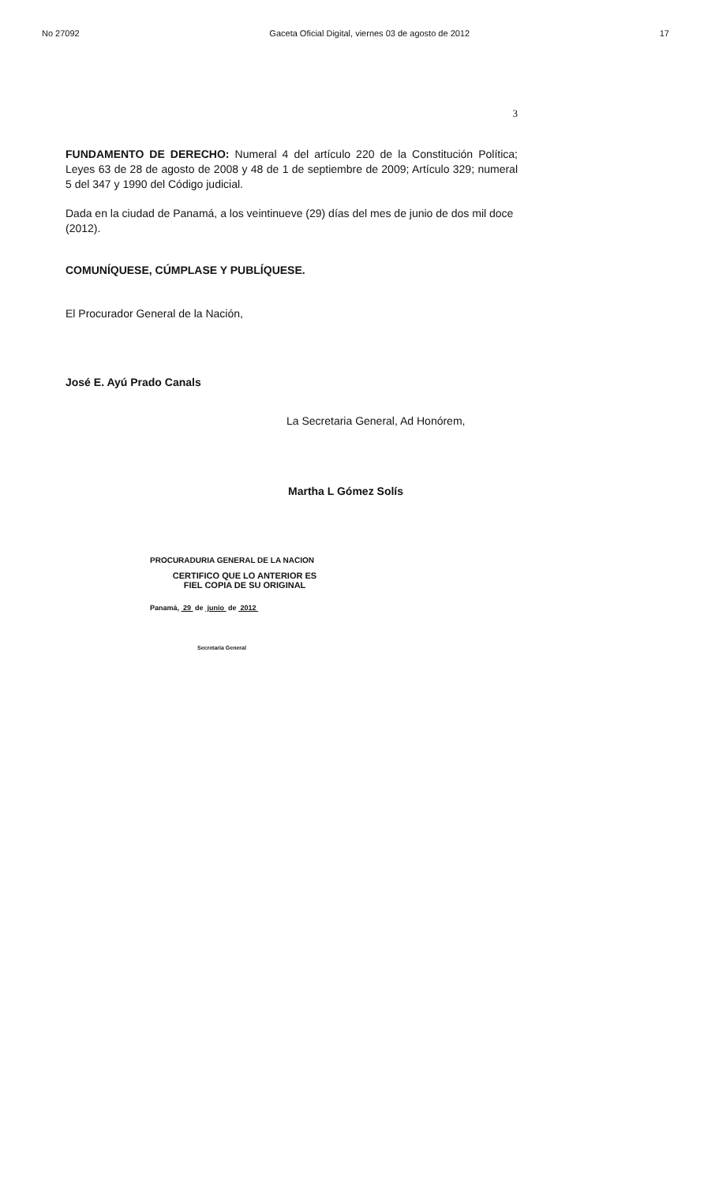No 27092 Gaceta Oficial Digital, viernes 03 de agosto de 2012 17
3
FUNDAMENTO DE DERECHO: Numeral 4 del artículo 220 de la Constitución Política; Leyes 63 de 28 de agosto de 2008 y 48 de 1 de septiembre de 2009; Artículo 329; numeral 5 del 347 y 1990 del Código judicial.
Dada en la ciudad de Panamá, a los veintinueve (29) días del mes de junio de dos mil doce (2012).
COMUNÍQUESE, CÚMPLASE Y PUBLÍQUESE.
El Procurador General de la Nación,
José E. Ayú Prado Canals
La Secretaria General, Ad Honórem,
Martha L Gómez Solís
PROCURADURIA GENERAL DE LA NACION
CERTIFICO QUE LO ANTERIOR ES
FIEL COPIA DE SU ORIGINAL
Panamá, 29 de junio de 2012
Secretaria General